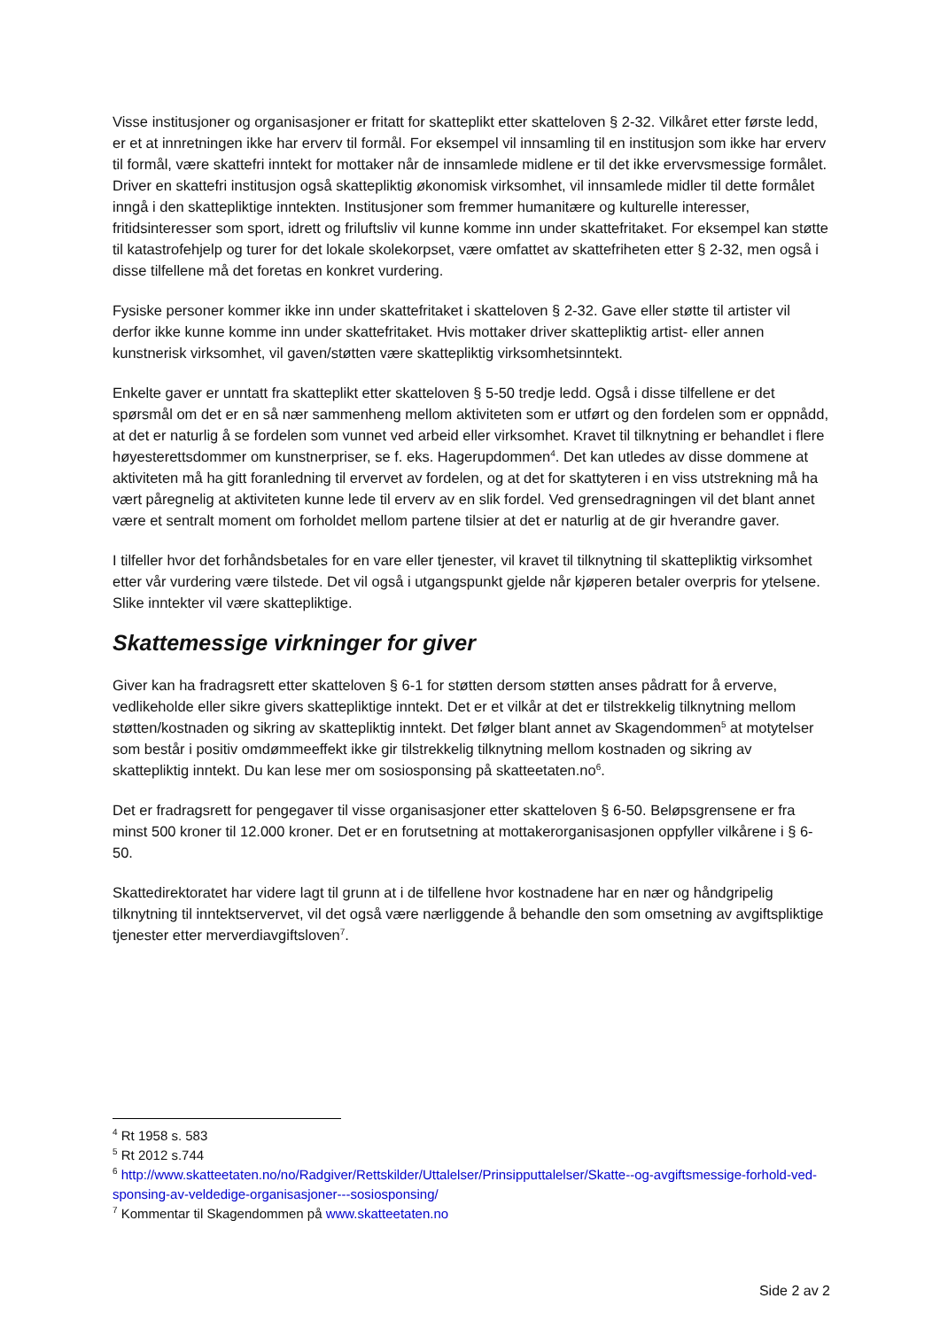Visse institusjoner og organisasjoner er fritatt for skatteplikt etter skatteloven § 2-32. Vilkåret etter første ledd, er et at innretningen ikke har erverv til formål. For eksempel vil innsamling til en institusjon som ikke har erverv til formål, være skattefri inntekt for mottaker når de innsamlede midlene er til det ikke ervervsmessige formålet. Driver en skattefri institusjon også skattepliktig økonomisk virksomhet, vil innsamlede midler til dette formålet inngå i den skattepliktige inntekten. Institusjoner som fremmer humanitære og kulturelle interesser, fritidsinteresser som sport, idrett og friluftsliv vil kunne komme inn under skattefritaket. For eksempel kan støtte til katastrofehjelp og turer for det lokale skolekorpset, være omfattet av skattefriheten etter § 2-32, men også i disse tilfellene må det foretas en konkret vurdering.
Fysiske personer kommer ikke inn under skattefritaket i skatteloven § 2-32. Gave eller støtte til artister vil derfor ikke kunne komme inn under skattefritaket. Hvis mottaker driver skattepliktig artist- eller annen kunstnerisk virksomhet, vil gaven/støtten være skattepliktig virksomhetsinntekt.
Enkelte gaver er unntatt fra skatteplikt etter skatteloven § 5-50 tredje ledd. Også i disse tilfellene er det spørsmål om det er en så nær sammenheng mellom aktiviteten som er utført og den fordelen som er oppnådd, at det er naturlig å se fordelen som vunnet ved arbeid eller virksomhet. Kravet til tilknytning er behandlet i flere høyesterettsdommer om kunstnerpriser, se f. eks. Hagerupdommen<sup>4</sup>. Det kan utledes av disse dommene at aktiviteten må ha gitt foranledning til ervervet av fordelen, og at det for skattyteren i en viss utstrekning må ha vært påregnelig at aktiviteten kunne lede til erverv av en slik fordel. Ved grensedragningen vil det blant annet være et sentralt moment om forholdet mellom partene tilsier at det er naturlig at de gir hverandre gaver.
I tilfeller hvor det forhåndsbetales for en vare eller tjenester, vil kravet til tilknytning til skattepliktig virksomhet etter vår vurdering være tilstede. Det vil også i utgangspunkt gjelde når kjøperen betaler overpris for ytelsene. Slike inntekter vil være skattepliktige.
Skattemessige virkninger for giver
Giver kan ha fradragsrett etter skatteloven § 6-1 for støtten dersom støtten anses pådratt for å erverve, vedlikeholde eller sikre givers skattepliktige inntekt. Det er et vilkår at det er tilstrekkelig tilknytning mellom støtten/kostnaden og sikring av skattepliktig inntekt. Det følger blant annet av Skagendommen<sup>5</sup> at motytelser som består i positiv omdømmeeffekt ikke gir tilstrekkelig tilknytning mellom kostnaden og sikring av skattepliktig inntekt. Du kan lese mer om sosiosponsing på skatteetaten.no<sup>6</sup>.
Det er fradragsrett for pengegaver til visse organisasjoner etter skatteloven § 6-50. Beløpsgrensene er fra minst 500 kroner til 12.000 kroner. Det er en forutsetning at mottakerorganisasjonen oppfyller vilkårene i § 6-50.
Skattedirektoratet har videre lagt til grunn at i de tilfellene hvor kostnadene har en nær og håndgripelig tilknytning til inntektservervet, vil det også være nærliggende å behandle den som omsetning av avgiftspliktige tjenester etter merverdiavgiftsloven<sup>7</sup>.
<sup>4</sup> Rt 1958 s. 583
<sup>5</sup> Rt 2012 s.744
<sup>6</sup> http://www.skatteetaten.no/no/Radgiver/Rettskilder/Uttalelser/Prinsipputtalelser/Skatte--og-avgiftsmessige-forhold-ved-sponsing-av-veldedige-organisasjoner---sosiosponsing/
<sup>7</sup> Kommentar til Skagendommen på www.skatteetaten.no
Side 2 av 2